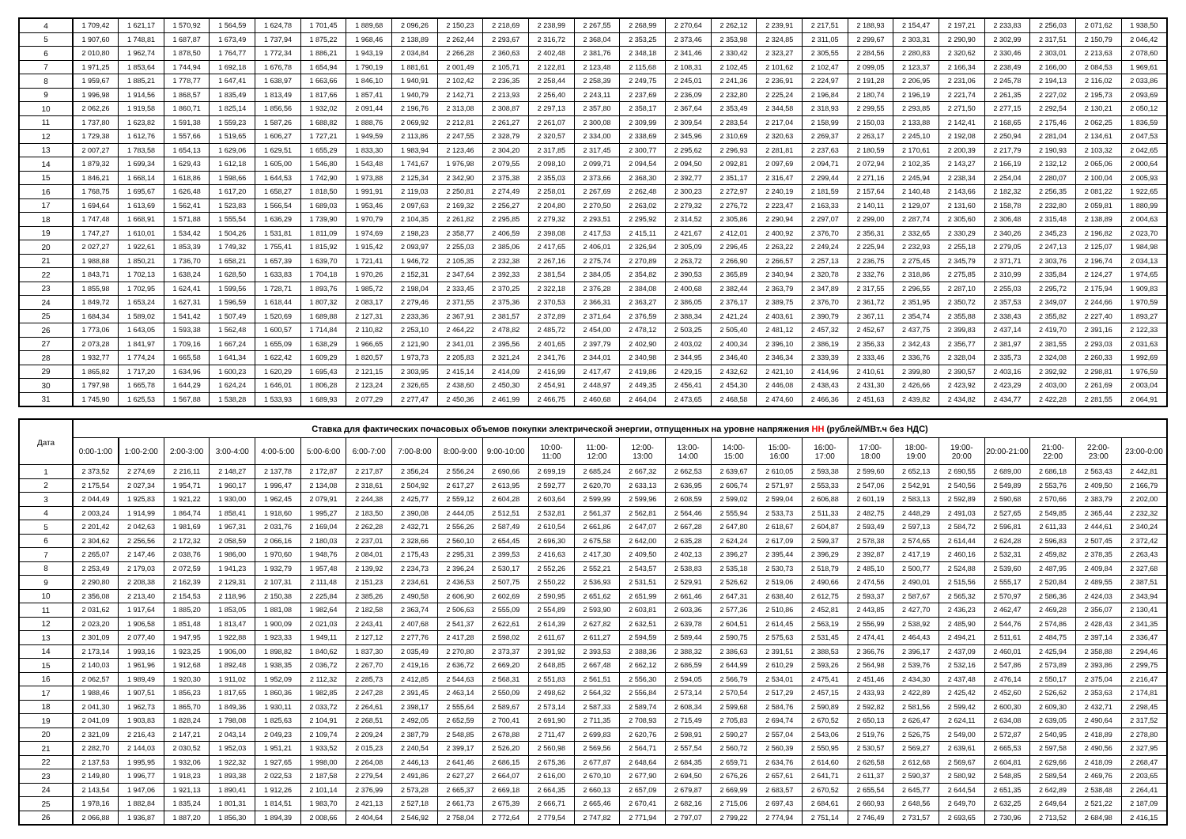| 4 | 1 709,42 | 1 621,17 | 1 570,92 | 1 564,59 | 1 624,78 | 1 701,45 | 1 889,68 | 2 096,26 | 2 150,23 | 2 218,69 | 2 238,99 | 2 267,55 | 2 268,99 | 2 270,64 | 2 262,12 | 2 239,91 | 2 217,51 | 2 188,93 | 2 154,47 | 2 197,21 | 2 233,83 | 2 256,03 | 2 071,62 | 1 938,50 |
| 5 | 1 907,60 | 1 748,81 | 1 687,87 | 1 673,49 | 1 737,94 | 1 875,22 | 1 968,46 | 2 138,89 | 2 262,44 | 2 293,67 | 2 316,72 | 2 368,04 | 2 353,25 | 2 373,46 | 2 353,98 | 2 324,85 | 2 311,05 | 2 299,67 | 2 303,31 | 2 290,90 | 2 302,99 | 2 317,51 | 2 150,79 | 2 046,42 |
| 6 | 2 010,80 | 1 962,74 | 1 878,50 | 1 764,77 | 1 772,34 | 1 886,21 | 1 943,19 | 2 034,84 | 2 266,28 | 2 360,63 | 2 402,48 | 2 381,76 | 2 348,18 | 2 341,46 | 2 330,42 | 2 323,27 | 2 305,55 | 2 284,56 | 2 280,83 | 2 320,62 | 2 330,46 | 2 303,01 | 2 213,63 | 2 078,60 |
| 7 | 1 971,25 | 1 853,64 | 1 744,94 | 1 692,18 | 1 676,78 | 1 654,94 | 1 790,19 | 1 881,61 | 2 001,49 | 2 105,71 | 2 122,81 | 2 123,48 | 2 115,68 | 2 108,31 | 2 102,45 | 2 101,62 | 2 102,47 | 2 099,05 | 2 123,37 | 2 166,34 | 2 238,49 | 2 166,00 | 2 084,53 | 1 969,61 |
| 8 | 1 959,67 | 1 885,21 | 1 778,77 | 1 647,41 | 1 638,97 | 1 663,66 | 1 846,10 | 1 940,91 | 2 102,42 | 2 236,35 | 2 258,44 | 2 258,39 | 2 249,75 | 2 245,01 | 2 241,36 | 2 236,91 | 2 224,97 | 2 191,28 | 2 206,95 | 2 231,06 | 2 245,78 | 2 194,13 | 2 116,02 | 2 033,86 |
| 9 | 1 996,98 | 1 914,56 | 1 868,57 | 1 835,49 | 1 813,49 | 1 817,66 | 1 857,41 | 1 940,79 | 2 142,71 | 2 213,93 | 2 256,40 | 2 243,11 | 2 237,69 | 2 236,09 | 2 232,80 | 2 225,24 | 2 196,84 | 2 180,74 | 2 196,19 | 2 221,74 | 2 261,35 | 2 227,02 | 2 195,73 | 2 093,69 |
| 10 | 2 062,26 | 1 919,58 | 1 860,71 | 1 825,14 | 1 856,56 | 1 932,02 | 2 091,44 | 2 196,76 | 2 313,08 | 2 308,87 | 2 297,13 | 2 357,80 | 2 358,17 | 2 367,64 | 2 353,49 | 2 344,58 | 2 318,93 | 2 299,55 | 2 293,85 | 2 271,50 | 2 277,15 | 2 292,54 | 2 130,21 | 2 050,12 |
| 11 | 1 737,80 | 1 623,82 | 1 591,38 | 1 559,23 | 1 587,26 | 1 688,82 | 1 888,76 | 2 069,92 | 2 212,81 | 2 261,27 | 2 261,07 | 2 300,08 | 2 309,99 | 2 309,54 | 2 283,54 | 2 217,04 | 2 158,99 | 2 150,03 | 2 133,88 | 2 142,41 | 2 168,65 | 2 175,46 | 2 062,25 | 1 836,59 |
| 12 | 1 729,38 | 1 612,76 | 1 557,66 | 1 519,65 | 1 606,27 | 1 727,21 | 1 949,59 | 2 113,86 | 2 247,55 | 2 328,79 | 2 320,57 | 2 334,00 | 2 338,69 | 2 345,96 | 2 310,69 | 2 320,63 | 2 269,37 | 2 263,17 | 2 245,10 | 2 192,08 | 2 250,94 | 2 281,04 | 2 134,61 | 2 047,53 |
| 13 | 2 007,27 | 1 783,58 | 1 654,13 | 1 629,06 | 1 629,51 | 1 655,29 | 1 833,30 | 1 983,94 | 2 123,46 | 2 304,20 | 2 317,85 | 2 317,45 | 2 300,77 | 2 295,62 | 2 296,93 | 2 281,81 | 2 237,63 | 2 180,59 | 2 170,61 | 2 200,39 | 2 217,79 | 2 190,93 | 2 103,32 | 2 042,65 |
| 14 | 1 879,32 | 1 699,34 | 1 629,43 | 1 612,18 | 1 605,00 | 1 546,80 | 1 543,48 | 1 741,67 | 1 976,98 | 2 079,55 | 2 098,10 | 2 099,71 | 2 094,54 | 2 094,50 | 2 092,81 | 2 097,69 | 2 094,71 | 2 072,94 | 2 102,35 | 2 143,27 | 2 166,19 | 2 132,12 | 2 065,06 | 2 000,64 |
| 15 | 1 846,21 | 1 668,14 | 1 618,86 | 1 598,66 | 1 644,53 | 1 742,90 | 1 973,88 | 2 125,34 | 2 342,90 | 2 375,38 | 2 355,03 | 2 373,66 | 2 368,30 | 2 392,77 | 2 351,17 | 2 316,47 | 2 299,44 | 2 271,16 | 2 245,94 | 2 238,34 | 2 254,04 | 2 280,07 | 2 100,04 | 2 005,93 |
| 16 | 1 768,75 | 1 695,67 | 1 626,48 | 1 617,20 | 1 658,27 | 1 818,50 | 1 991,91 | 2 119,03 | 2 250,81 | 2 274,49 | 2 258,01 | 2 267,69 | 2 262,48 | 2 300,23 | 2 272,97 | 2 240,19 | 2 181,59 | 2 157,64 | 2 140,48 | 2 143,66 | 2 182,32 | 2 256,35 | 2 081,22 | 1 922,65 |
| 17 | 1 694,64 | 1 613,69 | 1 562,41 | 1 523,83 | 1 566,54 | 1 689,03 | 1 953,46 | 2 097,63 | 2 169,32 | 2 256,27 | 2 204,80 | 2 270,50 | 2 263,02 | 2 279,32 | 2 276,72 | 2 223,47 | 2 163,33 | 2 140,11 | 2 129,07 | 2 131,60 | 2 158,78 | 2 232,80 | 2 059,81 | 1 880,99 |
| 18 | 1 747,48 | 1 668,91 | 1 571,88 | 1 555,54 | 1 636,29 | 1 739,90 | 1 970,79 | 2 104,35 | 2 261,82 | 2 295,85 | 2 279,32 | 2 293,51 | 2 295,92 | 2 314,52 | 2 305,86 | 2 290,94 | 2 297,07 | 2 299,00 | 2 287,74 | 2 305,60 | 2 306,48 | 2 315,48 | 2 138,89 | 2 004,63 |
| 19 | 1 747,27 | 1 610,01 | 1 534,42 | 1 504,26 | 1 531,81 | 1 811,09 | 1 974,69 | 2 198,23 | 2 358,77 | 2 406,59 | 2 398,08 | 2 417,53 | 2 415,11 | 2 421,67 | 2 412,01 | 2 400,92 | 2 376,70 | 2 356,31 | 2 332,65 | 2 330,29 | 2 340,26 | 2 345,23 | 2 196,82 | 2 023,70 |
| 20 | 2 027,27 | 1 922,61 | 1 853,39 | 1 749,32 | 1 755,41 | 1 815,92 | 1 915,42 | 2 093,97 | 2 255,03 | 2 385,06 | 2 417,65 | 2 406,01 | 2 326,94 | 2 305,09 | 2 296,45 | 2 263,22 | 2 249,24 | 2 225,94 | 2 232,93 | 2 255,18 | 2 279,05 | 2 247,13 | 2 125,07 | 1 984,98 |
| 21 | 1 988,88 | 1 850,21 | 1 736,70 | 1 658,21 | 1 657,39 | 1 639,70 | 1 721,41 | 1 946,72 | 2 105,35 | 2 232,38 | 2 267,16 | 2 275,74 | 2 270,89 | 2 263,72 | 2 266,90 | 2 266,57 | 2 257,13 | 2 236,75 | 2 275,45 | 2 345,79 | 2 371,71 | 2 303,76 | 2 196,74 | 2 034,13 |
| 22 | 1 843,71 | 1 702,13 | 1 638,24 | 1 628,50 | 1 633,83 | 1 704,18 | 1 970,26 | 2 152,31 | 2 347,64 | 2 392,33 | 2 381,54 | 2 384,05 | 2 354,82 | 2 390,53 | 2 365,89 | 2 340,94 | 2 320,78 | 2 332,76 | 2 318,86 | 2 275,85 | 2 310,99 | 2 335,84 | 2 124,27 | 1 974,65 |
| 23 | 1 855,98 | 1 702,95 | 1 624,41 | 1 599,56 | 1 728,71 | 1 893,76 | 1 985,72 | 2 198,04 | 2 333,45 | 2 370,25 | 2 322,18 | 2 376,28 | 2 384,08 | 2 400,68 | 2 382,44 | 2 363,79 | 2 347,89 | 2 317,55 | 2 296,55 | 2 287,10 | 2 255,03 | 2 295,72 | 2 175,94 | 1 909,83 |
| 24 | 1 849,72 | 1 653,24 | 1 627,31 | 1 596,59 | 1 618,44 | 1 807,32 | 2 083,17 | 2 279,46 | 2 371,55 | 2 375,36 | 2 370,53 | 2 366,31 | 2 363,27 | 2 386,05 | 2 376,17 | 2 389,75 | 2 376,70 | 2 361,72 | 2 351,95 | 2 350,72 | 2 357,53 | 2 349,07 | 2 244,66 | 1 970,59 |
| 25 | 1 684,34 | 1 589,02 | 1 541,42 | 1 507,49 | 1 520,69 | 1 689,88 | 2 127,31 | 2 233,36 | 2 367,91 | 2 381,57 | 2 372,89 | 2 371,64 | 2 376,59 | 2 388,34 | 2 421,24 | 2 403,61 | 2 390,79 | 2 367,11 | 2 354,74 | 2 355,88 | 2 338,43 | 2 355,82 | 2 227,40 | 1 893,27 |
| 26 | 1 773,06 | 1 643,05 | 1 593,38 | 1 562,48 | 1 600,57 | 1 714,84 | 2 110,82 | 2 253,10 | 2 464,22 | 2 478,82 | 2 485,72 | 2 454,00 | 2 478,12 | 2 503,25 | 2 505,40 | 2 481,12 | 2 457,32 | 2 452,67 | 2 437,75 | 2 399,83 | 2 437,14 | 2 419,70 | 2 391,16 | 2 122,33 |
| 27 | 2 073,28 | 1 841,97 | 1 709,16 | 1 667,24 | 1 655,09 | 1 638,29 | 1 966,65 | 2 121,90 | 2 341,01 | 2 395,56 | 2 401,65 | 2 397,79 | 2 402,90 | 2 403,02 | 2 400,34 | 2 396,10 | 2 386,19 | 2 356,33 | 2 342,43 | 2 356,77 | 2 381,97 | 2 381,55 | 2 293,03 | 2 031,63 |
| 28 | 1 932,77 | 1 774,24 | 1 665,58 | 1 641,34 | 1 622,42 | 1 609,29 | 1 820,57 | 1 973,73 | 2 205,83 | 2 321,24 | 2 341,76 | 2 344,01 | 2 340,98 | 2 344,95 | 2 346,40 | 2 346,34 | 2 339,39 | 2 333,46 | 2 336,76 | 2 328,04 | 2 335,73 | 2 324,08 | 2 260,33 | 1 992,69 |
| 29 | 1 865,82 | 1 717,20 | 1 634,96 | 1 600,23 | 1 620,29 | 1 695,43 | 2 121,15 | 2 303,95 | 2 415,14 | 2 414,09 | 2 416,99 | 2 417,47 | 2 419,86 | 2 429,15 | 2 432,62 | 2 421,10 | 2 414,96 | 2 410,61 | 2 399,80 | 2 390,57 | 2 403,16 | 2 392,92 | 2 298,81 | 1 976,59 |
| 30 | 1 797,98 | 1 665,78 | 1 644,29 | 1 624,24 | 1 646,01 | 1 806,28 | 2 123,24 | 2 326,65 | 2 438,60 | 2 450,30 | 2 454,91 | 2 448,97 | 2 449,35 | 2 456,41 | 2 454,30 | 2 446,08 | 2 438,43 | 2 431,30 | 2 426,66 | 2 423,92 | 2 423,29 | 2 403,00 | 2 261,69 | 2 003,04 |
| 31 | 1 745,90 | 1 625,53 | 1 567,88 | 1 538,28 | 1 533,93 | 1 689,93 | 2 077,29 | 2 277,47 | 2 450,36 | 2 461,99 | 2 466,75 | 2 460,68 | 2 464,04 | 2 473,65 | 2 468,58 | 2 474,60 | 2 466,36 | 2 451,63 | 2 439,82 | 2 434,82 | 2 434,77 | 2 422,28 | 2 281,55 | 2 064,91 |
| Дата | Ставка для фактических почасовых объемов покупки электрической энергии, отпущенных на уровне напряжения НН (рублей/МВт.ч без НДС) | | | | | | | | | | | | | | | | | | | | | | | |
| --- | --- | --- | --- | --- | --- | --- | --- | --- | --- | --- | --- | --- | --- | --- | --- | --- | --- | --- | --- | --- | --- | --- | --- | --- |
| | 0:00-1:00 | 1:00-2:00 | 2:00-3:00 | 3:00-4:00 | 4:00-5:00 | 5:00-6:00 | 6:00-7:00 | 7:00-8:00 | 8:00-9:00 | 9:00-10:00 | 10:00- 11:00 | 11:00- 12:00 | 12:00- 13:00 | 13:00- 14:00 | 14:00- 15:00 | 15:00- 16:00 | 16:00- 17:00 | 17:00- 18:00 | 18:00- 19:00 | 19:00- 20:00 | 20:00-21:00 | 21:00- 22:00 | 22:00- 23:00 | 23:00-0:00 |
| 1 | 2 373,52 | 2 274,69 | 2 216,11 | 2 148,27 | 2 137,78 | 2 172,87 | 2 217,87 | 2 356,24 | 2 556,24 | 2 690,66 | 2 699,19 | 2 685,24 | 2 667,32 | 2 662,53 | 2 639,67 | 2 610,05 | 2 593,38 | 2 599,60 | 2 652,13 | 2 690,55 | 2 689,00 | 2 686,18 | 2 563,43 | 2 442,81 |
| 2 | 2 175,54 | 2 027,34 | 1 954,71 | 1 960,17 | 1 996,47 | 2 134,08 | 2 318,61 | 2 504,92 | 2 617,27 | 2 613,95 | 2 592,77 | 2 620,70 | 2 633,13 | 2 636,95 | 2 606,74 | 2 571,97 | 2 553,33 | 2 547,06 | 2 542,91 | 2 540,56 | 2 549,89 | 2 553,76 | 2 409,50 | 2 166,79 |
| 3 | 2 044,49 | 1 925,83 | 1 921,22 | 1 930,00 | 1 962,45 | 2 079,91 | 2 244,38 | 2 425,77 | 2 559,12 | 2 604,28 | 2 603,64 | 2 599,99 | 2 599,96 | 2 608,59 | 2 599,02 | 2 599,04 | 2 606,88 | 2 601,19 | 2 583,13 | 2 592,89 | 2 590,68 | 2 570,66 | 2 383,79 | 2 202,00 |
| 4 | 2 003,24 | 1 914,99 | 1 864,74 | 1 858,41 | 1 918,60 | 1 995,27 | 2 183,50 | 2 390,08 | 2 444,05 | 2 512,51 | 2 532,81 | 2 561,37 | 2 562,81 | 2 564,46 | 2 555,94 | 2 533,73 | 2 511,33 | 2 482,75 | 2 448,29 | 2 491,03 | 2 527,65 | 2 549,85 | 2 365,44 | 2 232,32 |
| 5 | 2 201,42 | 2 042,63 | 1 981,69 | 1 967,31 | 2 031,76 | 2 169,04 | 2 262,28 | 2 432,71 | 2 556,26 | 2 587,49 | 2 610,54 | 2 661,86 | 2 647,07 | 2 667,28 | 2 647,80 | 2 618,67 | 2 604,87 | 2 593,49 | 2 597,13 | 2 584,72 | 2 596,81 | 2 611,33 | 2 444,61 | 2 340,24 |
| 6 | 2 304,62 | 2 256,56 | 2 172,32 | 2 058,59 | 2 066,16 | 2 180,03 | 2 237,01 | 2 328,66 | 2 560,10 | 2 654,45 | 2 696,30 | 2 675,58 | 2 642,00 | 2 635,28 | 2 624,24 | 2 617,09 | 2 599,37 | 2 578,38 | 2 574,65 | 2 614,44 | 2 624,28 | 2 596,83 | 2 507,45 | 2 372,42 |
| 7 | 2 265,07 | 2 147,46 | 2 038,76 | 1 986,00 | 1 970,60 | 1 948,76 | 2 084,01 | 2 175,43 | 2 295,31 | 2 399,53 | 2 416,63 | 2 417,30 | 2 409,50 | 2 402,13 | 2 396,27 | 2 395,44 | 2 396,29 | 2 392,87 | 2 417,19 | 2 460,16 | 2 532,31 | 2 459,82 | 2 378,35 | 2 263,43 |
| 8 | 2 253,49 | 2 179,03 | 2 072,59 | 1 941,23 | 1 932,79 | 1 957,48 | 2 139,92 | 2 234,73 | 2 396,24 | 2 530,17 | 2 552,26 | 2 552,21 | 2 543,57 | 2 538,83 | 2 535,18 | 2 530,73 | 2 518,79 | 2 485,10 | 2 500,77 | 2 524,88 | 2 539,60 | 2 487,95 | 2 409,84 | 2 327,68 |
| 9 | 2 290,80 | 2 208,38 | 2 162,39 | 2 129,31 | 2 107,31 | 2 111,48 | 2 151,23 | 2 234,61 | 2 436,53 | 2 507,75 | 2 550,22 | 2 536,93 | 2 531,51 | 2 529,91 | 2 526,62 | 2 519,06 | 2 490,66 | 2 474,56 | 2 490,01 | 2 515,56 | 2 555,17 | 2 520,84 | 2 489,55 | 2 387,51 |
| 10 | 2 356,08 | 2 213,40 | 2 154,53 | 2 118,96 | 2 150,38 | 2 225,84 | 2 385,26 | 2 490,58 | 2 606,90 | 2 602,69 | 2 590,95 | 2 651,62 | 2 651,99 | 2 661,46 | 2 647,31 | 2 638,40 | 2 612,75 | 2 593,37 | 2 587,67 | 2 565,32 | 2 570,97 | 2 586,36 | 2 424,03 | 2 343,94 |
| 11 | 2 031,62 | 1 917,64 | 1 885,20 | 1 853,05 | 1 881,08 | 1 982,64 | 2 182,58 | 2 363,74 | 2 506,63 | 2 555,09 | 2 554,89 | 2 593,90 | 2 603,81 | 2 603,36 | 2 577,36 | 2 510,86 | 2 452,81 | 2 443,85 | 2 427,70 | 2 436,23 | 2 462,47 | 2 469,28 | 2 356,07 | 2 130,41 |
| 12 | 2 023,20 | 1 906,58 | 1 851,48 | 1 813,47 | 1 900,09 | 2 021,03 | 2 243,41 | 2 407,68 | 2 541,37 | 2 622,61 | 2 614,39 | 2 627,82 | 2 632,51 | 2 639,78 | 2 604,51 | 2 614,45 | 2 563,19 | 2 556,99 | 2 538,92 | 2 485,90 | 2 544,76 | 2 574,86 | 2 428,43 | 2 341,35 |
| 13 | 2 301,09 | 2 077,40 | 1 947,95 | 1 922,88 | 1 923,33 | 1 949,11 | 2 127,12 | 2 277,76 | 2 417,28 | 2 598,02 | 2 611,67 | 2 611,27 | 2 594,59 | 2 589,44 | 2 590,75 | 2 575,63 | 2 531,45 | 2 474,41 | 2 464,43 | 2 494,21 | 2 511,61 | 2 484,75 | 2 397,14 | 2 336,47 |
| 14 | 2 173,14 | 1 993,16 | 1 923,25 | 1 906,00 | 1 898,82 | 1 840,62 | 1 837,30 | 2 035,49 | 2 270,80 | 2 373,37 | 2 391,92 | 2 393,53 | 2 388,36 | 2 388,32 | 2 386,63 | 2 391,51 | 2 388,53 | 2 366,76 | 2 396,17 | 2 437,09 | 2 460,01 | 2 425,94 | 2 358,88 | 2 294,46 |
| 15 | 2 140,03 | 1 961,96 | 1 912,68 | 1 892,48 | 1 938,35 | 2 036,72 | 2 267,70 | 2 419,16 | 2 636,72 | 2 669,20 | 2 648,85 | 2 667,48 | 2 662,12 | 2 686,59 | 2 644,99 | 2 610,29 | 2 593,26 | 2 564,98 | 2 539,76 | 2 532,16 | 2 547,86 | 2 573,89 | 2 393,86 | 2 299,75 |
| 16 | 2 062,57 | 1 989,49 | 1 920,30 | 1 911,02 | 1 952,09 | 2 112,32 | 2 285,73 | 2 412,85 | 2 544,63 | 2 568,31 | 2 551,83 | 2 561,51 | 2 556,30 | 2 594,05 | 2 566,79 | 2 534,01 | 2 475,41 | 2 451,46 | 2 434,30 | 2 437,48 | 2 476,14 | 2 550,17 | 2 375,04 | 2 216,47 |
| 17 | 1 988,46 | 1 907,51 | 1 856,23 | 1 817,65 | 1 860,36 | 1 982,85 | 2 247,28 | 2 391,45 | 2 463,14 | 2 550,09 | 2 498,62 | 2 564,32 | 2 556,84 | 2 573,14 | 2 570,54 | 2 517,29 | 2 457,15 | 2 433,93 | 2 422,89 | 2 425,42 | 2 452,60 | 2 526,62 | 2 353,63 | 2 174,81 |
| 18 | 2 041,30 | 1 962,73 | 1 865,70 | 1 849,36 | 1 930,11 | 2 033,72 | 2 264,61 | 2 398,17 | 2 555,64 | 2 589,67 | 2 573,14 | 2 587,33 | 2 589,74 | 2 608,34 | 2 599,68 | 2 584,76 | 2 590,89 | 2 592,82 | 2 581,56 | 2 599,42 | 2 600,30 | 2 609,30 | 2 432,71 | 2 298,45 |
| 19 | 2 041,09 | 1 903,83 | 1 828,24 | 1 798,08 | 1 825,63 | 2 104,91 | 2 268,51 | 2 492,05 | 2 652,59 | 2 700,41 | 2 691,90 | 2 711,35 | 2 708,93 | 2 715,49 | 2 705,83 | 2 694,74 | 2 670,52 | 2 650,13 | 2 626,47 | 2 624,11 | 2 634,08 | 2 639,05 | 2 490,64 | 2 317,52 |
| 20 | 2 321,09 | 2 216,43 | 2 147,21 | 2 043,14 | 2 049,23 | 2 109,74 | 2 209,24 | 2 387,79 | 2 548,85 | 2 678,88 | 2 711,47 | 2 699,83 | 2 620,76 | 2 598,91 | 2 590,27 | 2 557,04 | 2 543,06 | 2 519,76 | 2 526,75 | 2 549,00 | 2 572,87 | 2 540,95 | 2 418,89 | 2 278,80 |
| 21 | 2 282,70 | 2 144,03 | 2 030,52 | 1 952,03 | 1 951,21 | 1 933,52 | 2 015,23 | 2 240,54 | 2 399,17 | 2 526,20 | 2 560,98 | 2 569,56 | 2 564,71 | 2 557,54 | 2 560,72 | 2 560,39 | 2 550,95 | 2 530,57 | 2 569,27 | 2 639,61 | 2 665,53 | 2 597,58 | 2 490,56 | 2 327,95 |
| 22 | 2 137,53 | 1 995,95 | 1 932,06 | 1 922,32 | 1 927,65 | 1 998,00 | 2 264,08 | 2 446,13 | 2 641,46 | 2 686,15 | 2 675,36 | 2 677,87 | 2 648,64 | 2 684,35 | 2 659,71 | 2 634,76 | 2 614,60 | 2 626,58 | 2 612,68 | 2 569,67 | 2 604,81 | 2 629,66 | 2 418,09 | 2 268,47 |
| 23 | 2 149,80 | 1 996,77 | 1 918,23 | 1 893,38 | 2 022,53 | 2 187,58 | 2 279,54 | 2 491,86 | 2 627,27 | 2 664,07 | 2 616,00 | 2 670,10 | 2 677,90 | 2 694,50 | 2 676,26 | 2 657,61 | 2 641,71 | 2 611,37 | 2 590,37 | 2 580,92 | 2 548,85 | 2 589,54 | 2 469,76 | 2 203,65 |
| 24 | 2 143,54 | 1 947,06 | 1 921,13 | 1 890,41 | 1 912,26 | 2 101,14 | 2 376,99 | 2 573,28 | 2 665,37 | 2 669,18 | 2 664,35 | 2 660,13 | 2 657,09 | 2 679,87 | 2 669,99 | 2 683,57 | 2 670,52 | 2 655,54 | 2 645,77 | 2 644,54 | 2 651,35 | 2 642,89 | 2 538,48 | 2 264,41 |
| 25 | 1 978,16 | 1 882,84 | 1 835,24 | 1 801,31 | 1 814,51 | 1 983,70 | 2 421,13 | 2 527,18 | 2 661,73 | 2 675,39 | 2 666,71 | 2 665,46 | 2 670,41 | 2 682,16 | 2 715,06 | 2 697,43 | 2 684,61 | 2 660,93 | 2 648,56 | 2 649,70 | 2 632,25 | 2 649,64 | 2 521,22 | 2 187,09 |
| 26 | 2 066,88 | 1 936,87 | 1 887,20 | 1 856,30 | 1 894,39 | 2 008,66 | 2 404,64 | 2 546,92 | 2 758,04 | 2 772,64 | 2 779,54 | 2 747,82 | 2 771,94 | 2 797,07 | 2 799,22 | 2 774,94 | 2 751,14 | 2 746,49 | 2 731,57 | 2 693,65 | 2 730,96 | 2 713,52 | 2 684,98 | 2 416,15 |